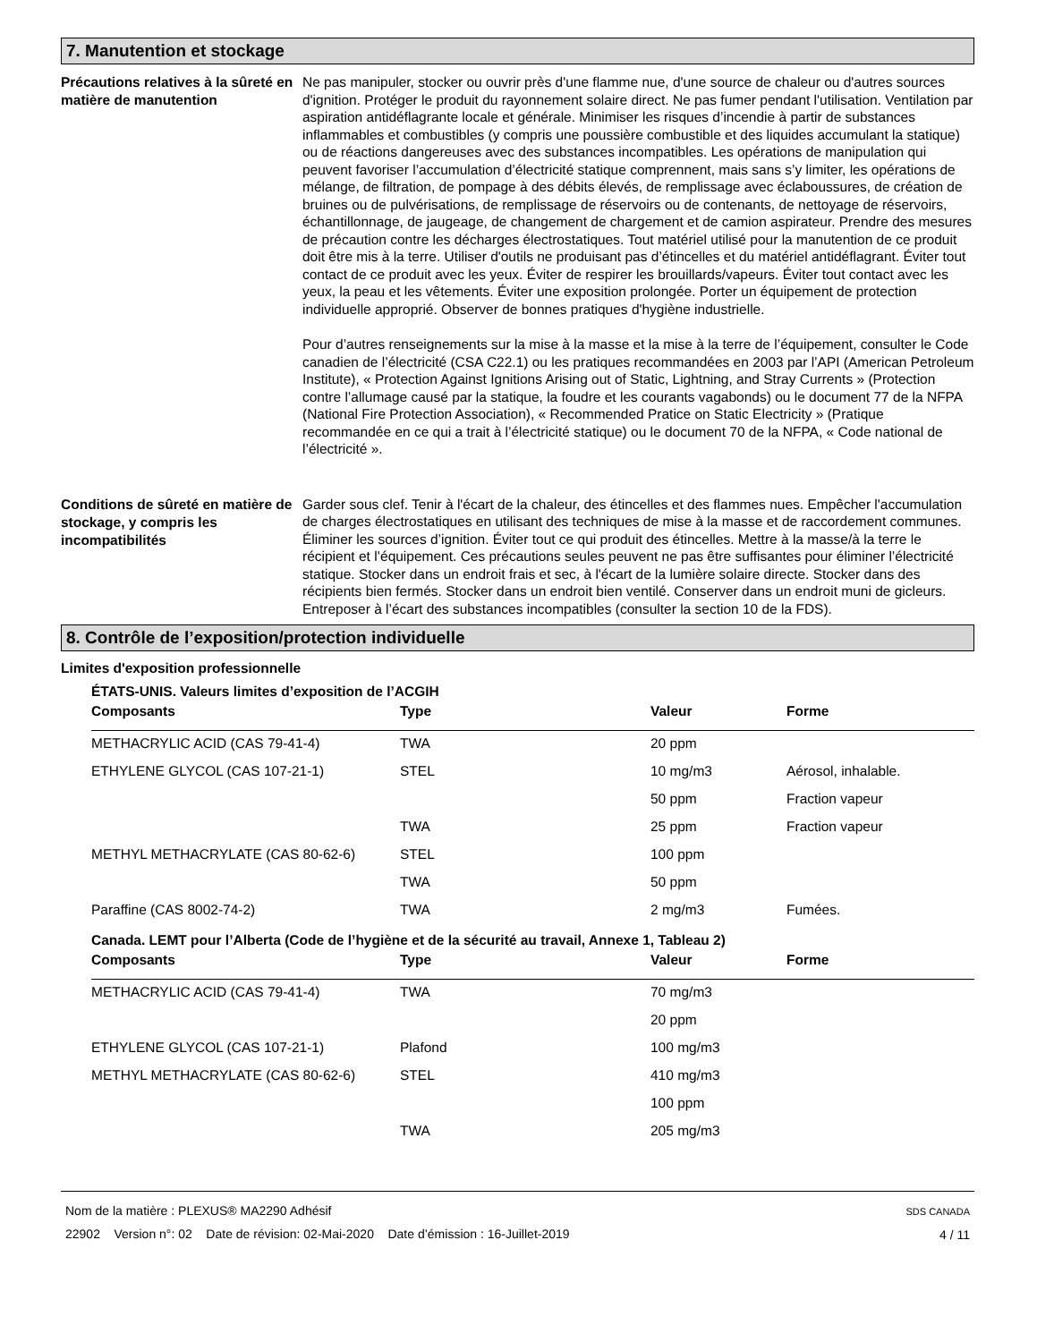7. Manutention et stockage
Précautions relatives à la sûreté en matière de manutention
Ne pas manipuler, stocker ou ouvrir près d'une flamme nue, d'une source de chaleur ou d'autres sources d'ignition. Protéger le produit du rayonnement solaire direct. Ne pas fumer pendant l'utilisation. Ventilation par aspiration antidéflagrante locale et générale. Minimiser les risques d’incendie à partir de substances inflammables et combustibles (y compris une poussière combustible et des liquides accumulant la statique) ou de réactions dangereuses avec des substances incompatibles. Les opérations de manipulation qui peuvent favoriser l’accumulation d’électricité statique comprennent, mais sans s’y limiter, les opérations de mélange, de filtration, de pompage à des débits élevés, de remplissage avec éclaboussures, de création de bruines ou de pulvérisations, de remplissage de réservoirs ou de contenants, de nettoyage de réservoirs, échantillonnage, de jaugeage, de changement de chargement et de camion aspirateur. Prendre des mesures de précaution contre les décharges électrostatiques. Tout matériel utilisé pour la manutention de ce produit doit être mis à la terre. Utiliser d'outils ne produisant pas d’étincelles et du matériel antidéflagrant. Éviter tout contact de ce produit avec les yeux. Éviter de respirer les brouillards/vapeurs. Éviter tout contact avec les yeux, la peau et les vêtements. Éviter une exposition prolongée. Porter un équipement de protection individuelle approprié. Observer de bonnes pratiques d'hygiène industrielle.
Pour d’autres renseignements sur la mise à la masse et la mise à la terre de l’équipement, consulter le Code canadien de l’électricité (CSA C22.1) ou les pratiques recommandées en 2003 par l’API (American Petroleum Institute), « Protection Against Ignitions Arising out of Static, Lightning, and Stray Currents » (Protection contre l’allumage causé par la statique, la foudre et les courants vagabonds) ou le document 77 de la NFPA (National Fire Protection Association), « Recommended Pratice on Static Electricity » (Pratique recommandée en ce qui a trait à l’électricité statique) ou le document 70 de la NFPA, « Code national de l’électricité ».
Conditions de sûreté en matière de stockage, y compris les incompatibilités
Garder sous clef. Tenir à l'écart de la chaleur, des étincelles et des flammes nues. Empêcher l'accumulation de charges électrostatiques en utilisant des techniques de mise à la masse et de raccordement communes. Éliminer les sources d’ignition. Éviter tout ce qui produit des étincelles. Mettre à la masse/à la terre le récipient et l’équipement. Ces précautions seules peuvent ne pas être suffisantes pour éliminer l’électricité statique. Stocker dans un endroit frais et sec, à l'écart de la lumière solaire directe. Stocker dans des récipients bien fermés. Stocker dans un endroit bien ventilé. Conserver dans un endroit muni de gicleurs. Entreposer à l’écart des substances incompatibles (consulter la section 10 de la FDS).
8. Contrôle de l’exposition/protection individuelle
Limites d'exposition professionnelle
ÉTATS-UNIS. Valeurs limites d’exposition de l’ACGIH
| Composants | Type | Valeur | Forme |
| --- | --- | --- | --- |
| METHACRYLIC ACID (CAS 79-41-4) | TWA | 20 ppm | |
| ETHYLENE GLYCOL (CAS 107-21-1) | STEL | 10 mg/m3 | Aérosol, inhalable. |
| | | 50 ppm | Fraction vapeur |
| | TWA | 25 ppm | Fraction vapeur |
| METHYL METHACRYLATE (CAS 80-62-6) | STEL | 100 ppm | |
| | TWA | 50 ppm | |
| Paraffine (CAS 8002-74-2) | TWA | 2 mg/m3 | Fumées. |
Canada. LEMT pour l’Alberta (Code de l’hygiène et de la sécurité au travail, Annexe 1, Tableau 2)
| Composants | Type | Valeur | Forme |
| --- | --- | --- | --- |
| METHACRYLIC ACID (CAS 79-41-4) | TWA | 70 mg/m3 | |
| | | 20 ppm | |
| ETHYLENE GLYCOL (CAS 107-21-1) | Plafond | 100 mg/m3 | |
| METHYL METHACRYLATE (CAS 80-62-6) | STEL | 410 mg/m3 | |
| | | 100 ppm | |
| | TWA | 205 mg/m3 | |
Nom de la matière : PLEXUS® MA2290 Adhésif
22902 Version n°: 02 Date de révision: 02-Mai-2020 Date d’émission : 16-Juillet-2019
SDS CANADA
4 / 11